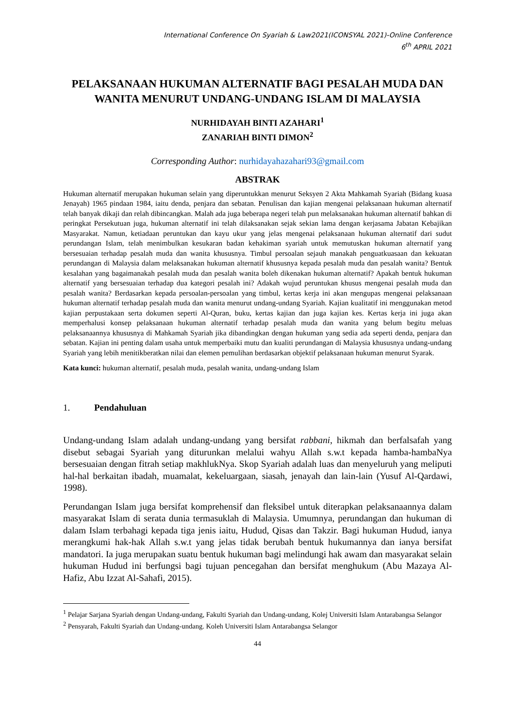International Conference On Syariah & Law2021(ICONSYAL 2021)-Online Conference
6<sup>th</sup> APRIL 2021
PELAKSANAAN HUKUMAN ALTERNATIF BAGI PESALAH MUDA DAN WANITA MENURUT UNDANG-UNDANG ISLAM DI MALAYSIA
NURHIDAYAH BINTI AZAHARI<sup>1</sup>
ZANARIAH BINTI DIMON<sup>2</sup>
Corresponding Author: nurhidayahazahari93@gmail.com
ABSTRAK
Hukuman alternatif merupakan hukuman selain yang diperuntukkan menurut Seksyen 2 Akta Mahkamah Syariah (Bidang kuasa Jenayah) 1965 pindaan 1984, iaitu denda, penjara dan sebatan. Penulisan dan kajian mengenai pelaksanaan hukuman alternatif telah banyak dikaji dan relah dibincangkan. Malah ada juga beberapa negeri telah pun melaksanakan hukuman alternatif bahkan di peringkat Persekutuan juga, hukuman alternatif ini telah dilaksanakan sejak sekian lama dengan kerjasama Jabatan Kebajikan Masyarakat. Namun, ketiadaan peruntukan dan kayu ukur yang jelas mengenai pelaksanaan hukuman alternatif dari sudut perundangan Islam, telah menimbulkan kesukaran badan kehakiman syariah untuk memutuskan hukuman alternatif yang bersesuaian terhadap pesalah muda dan wanita khususnya. Timbul persoalan sejauh manakah penguatkuasaan dan kekuatan perundangan di Malaysia dalam melaksanakan hukuman alternatif khususnya kepada pesalah muda dan pesalah wanita? Bentuk kesalahan yang bagaimanakah pesalah muda dan pesalah wanita boleh dikenakan hukuman alternatif? Apakah bentuk hukuman alternatif yang bersesuaian terhadap dua kategori pesalah ini? Adakah wujud peruntukan khusus mengenai pesalah muda dan pesalah wanita? Berdasarkan kepada persoalan-persoalan yang timbul, kertas kerja ini akan mengupas mengenai pelaksanaan hukuman alternatif terhadap pesalah muda dan wanita menurut undang-undang Syariah. Kajian kualitatif ini menggunakan metod kajian perpustakaan serta dokumen seperti Al-Quran, buku, kertas kajian dan juga kajian kes. Kertas kerja ini juga akan memperhalusi konsep pelaksanaan hukuman alternatif terhadap pesalah muda dan wanita yang belum begitu meluas pelaksanaannya khususnya di Mahkamah Syariah jika dibandingkan dengan hukuman yang sedia ada seperti denda, penjara dan sebatan. Kajian ini penting dalam usaha untuk memperbaiki mutu dan kualiti perundangan di Malaysia khususnya undang-undang Syariah yang lebih menitikberatkan nilai dan elemen pemulihan berdasarkan objektif pelaksanaan hukuman menurut Syarak.
Kata kunci: hukuman alternatif, pesalah muda, pesalah wanita, undang-undang Islam
1. Pendahuluan
Undang-undang Islam adalah undang-undang yang bersifat rabbani, hikmah dan berfalsafah yang disebut sebagai Syariah yang diturunkan melalui wahyu Allah s.w.t kepada hamba-hambaNya bersesuaian dengan fitrah setiap makhlukNya. Skop Syariah adalah luas dan menyeluruh yang meliputi hal-hal berkaitan ibadah, muamalat, kekeluargaan, siasah, jenayah dan lain-lain (Yusuf Al-Qardawi, 1998).
Perundangan Islam juga bersifat komprehensif dan fleksibel untuk diterapkan pelaksanaannya dalam masyarakat Islam di serata dunia termasuklah di Malaysia. Umumnya, perundangan dan hukuman di dalam Islam terbahagi kepada tiga jenis iaitu, Hudud, Qisas dan Takzir. Bagi hukuman Hudud, ianya merangkumi hak-hak Allah s.w.t yang jelas tidak berubah bentuk hukumannya dan ianya bersifat mandatori. Ia juga merupakan suatu bentuk hukuman bagi melindungi hak awam dan masyarakat selain hukuman Hudud ini berfungsi bagi tujuan pencegahan dan bersifat menghukum (Abu Mazaya Al-Hafiz, Abu Izzat Al-Sahafi, 2015).
<sup>1</sup> Pelajar Sarjana Syariah dengan Undang-undang, Fakulti Syariah dan Undang-undang, Kolej Universiti Islam Antarabangsa Selangor
<sup>2</sup> Pensyarah, Fakulti Syariah dan Undang-undang. Koleh Universiti Islam Antarabangsa Selangor
44